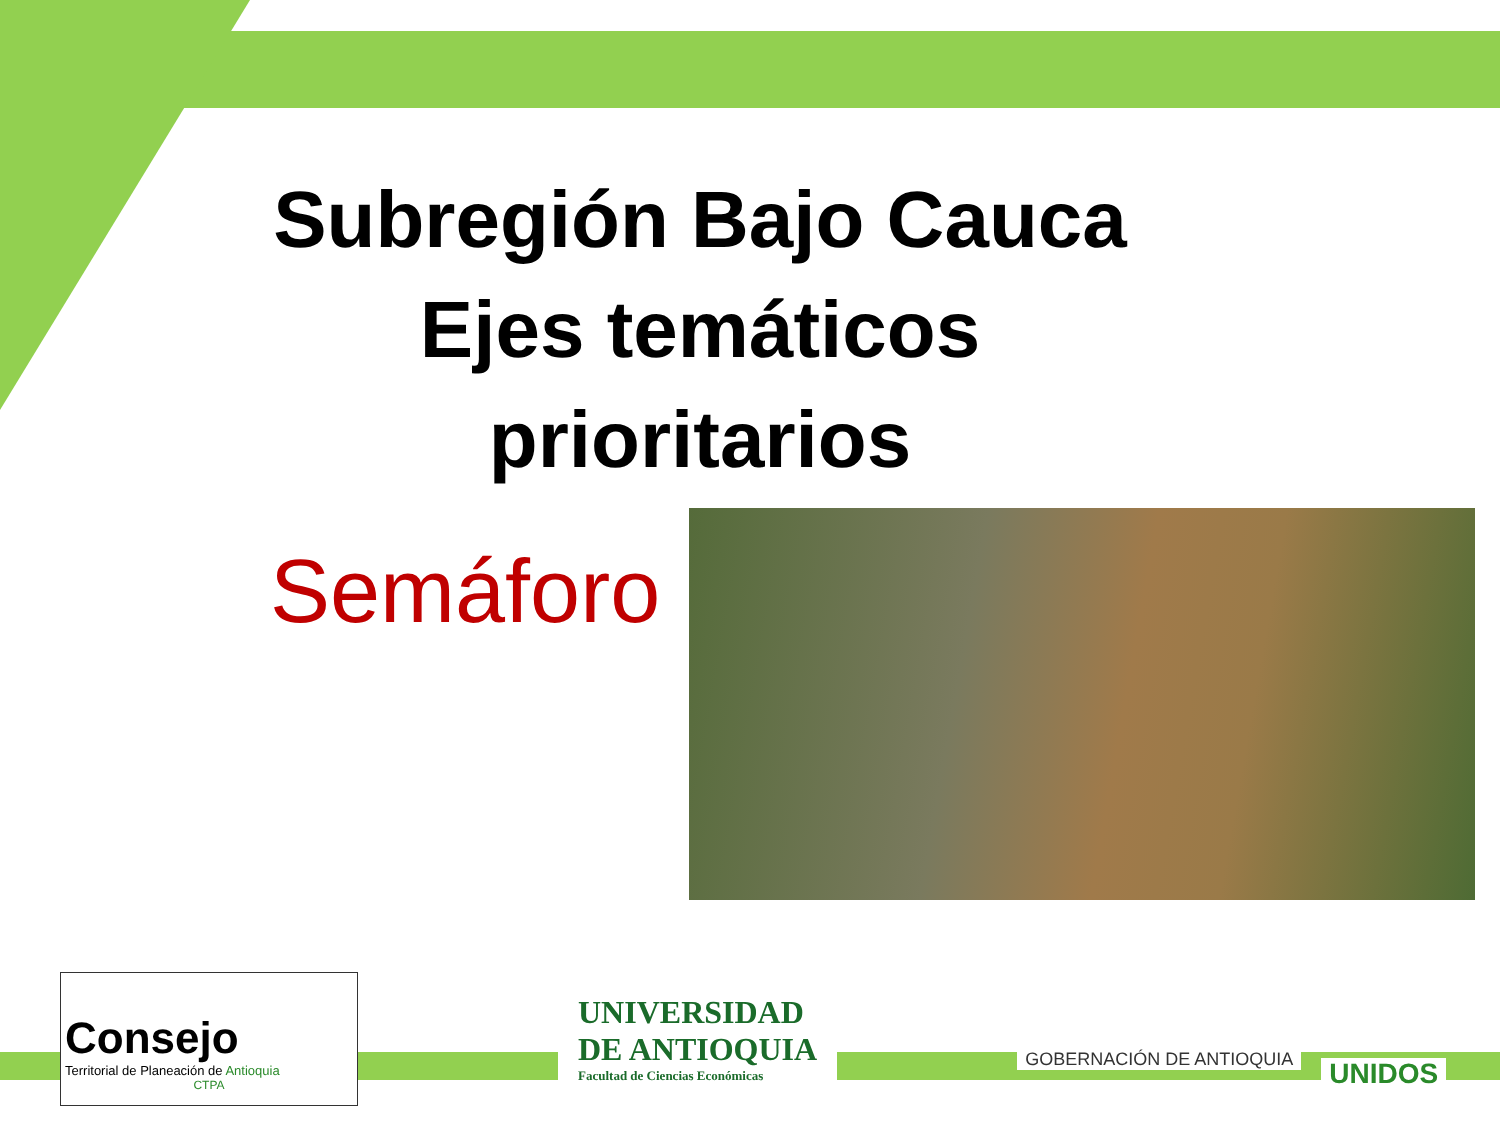Subregión Bajo Cauca
Ejes temáticos prioritarios
Semáforo
Consejo
Territorial de Planeación de Antioquia
CTPA
UNIVERSIDAD
DE ANTIOQUIA
Facultad de Ciencias Económicas
GOBERNACIÓN DE ANTIOQUIA
UNIDOS